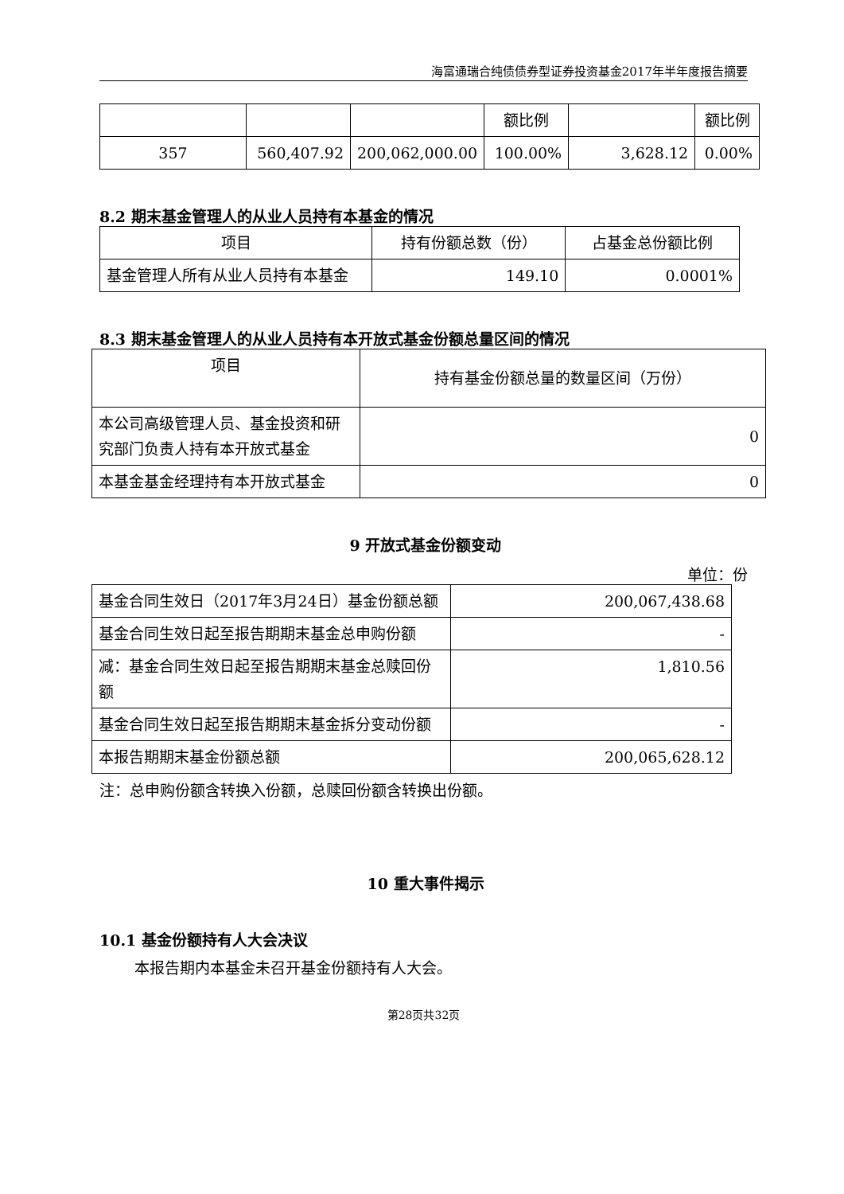海富通瑞合纯债债券型证券投资基金2017年半年度报告摘要
| | | | 额比例 | | 额比例 |
| 357 | 560,407.92 | 200,062,000.00 | 100.00% | 3,628.12 | 0.00% |
8.2 期末基金管理人的从业人员持有本基金的情况
| 项目 | 持有份额总数（份） | 占基金总份额比例 |
| 基金管理人所有从业人员持有本基金 | 149.10 | 0.0001% |
8.3 期末基金管理人的从业人员持有本开放式基金份额总量区间的情况
| 项目 | 持有基金份额总量的数量区间（万份） |
| 本公司高级管理人员、基金投资和研究部门负责人持有本开放式基金 | 0 |
| 本基金基金经理持有本开放式基金 | 0 |
9 开放式基金份额变动
单位：份
| 基金合同生效日（2017年3月24日）基金份额总额 | 200,067,438.68 |
| 基金合同生效日起至报告期期末基金总申购份额 | - |
| 减：基金合同生效日起至报告期期末基金总赎回份额 | 1,810.56 |
| 基金合同生效日起至报告期期末基金拆分变动份额 | - |
| 本报告期期末基金份额总额 | 200,065,628.12 |
注：总申购份额含转换入份额，总赎回份额含转换出份额。
10 重大事件揭示
10.1 基金份额持有人大会决议
本报告期内本基金未召开基金份额持有人大会。
第28页共32页